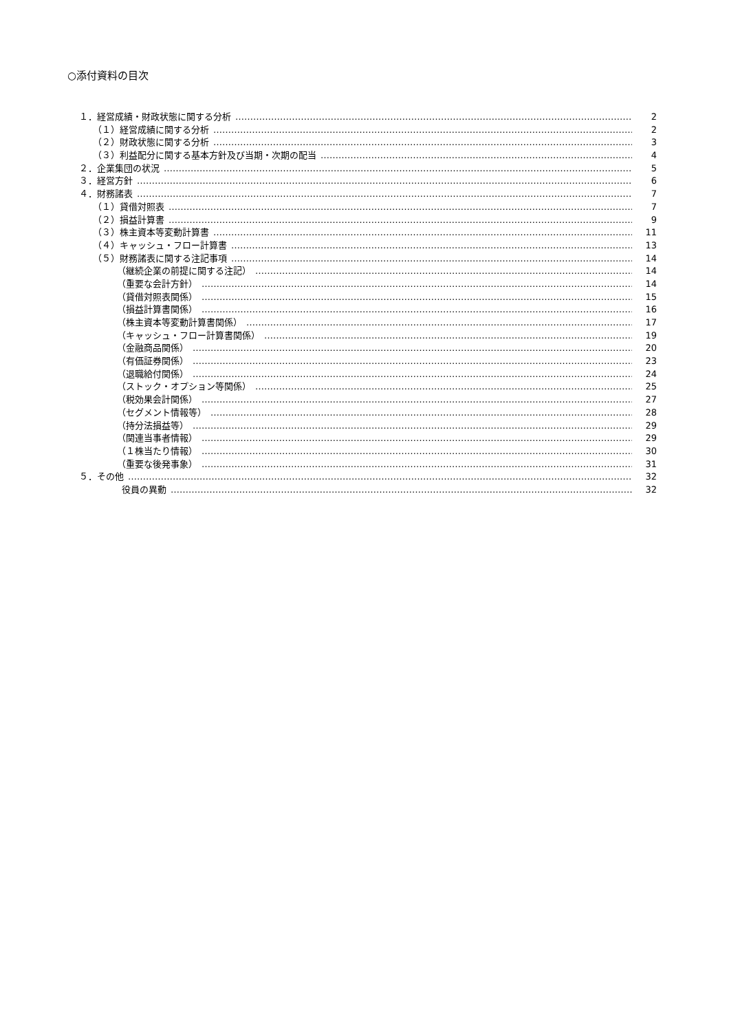○添付資料の目次
１．経営成績・財政状態に関する分析 2
（１）経営成績に関する分析 2
（２）財政状態に関する分析 3
（３）利益配分に関する基本方針及び当期・次期の配当 4
２．企業集団の状況 5
３．経営方針 6
４．財務諸表 7
（１）貸借対照表 7
（２）損益計算書 9
（３）株主資本等変動計算書 11
（４）キャッシュ・フロー計算書 13
（５）財務諸表に関する注記事項 14
（継続企業の前提に関する注記） 14
（重要な会計方針） 14
（貸借対照表関係） 15
（損益計算書関係） 16
（株主資本等変動計算書関係） 17
（キャッシュ・フロー計算書関係） 19
（金融商品関係） 20
（有価証券関係） 23
（退職給付関係） 24
（ストック・オプション等関係） 25
（税効果会計関係） 27
（セグメント情報等） 28
（持分法損益等） 29
（関連当事者情報） 29
（１株当たり情報） 30
（重要な後発事象） 31
５．その他 32
役員の異動 32